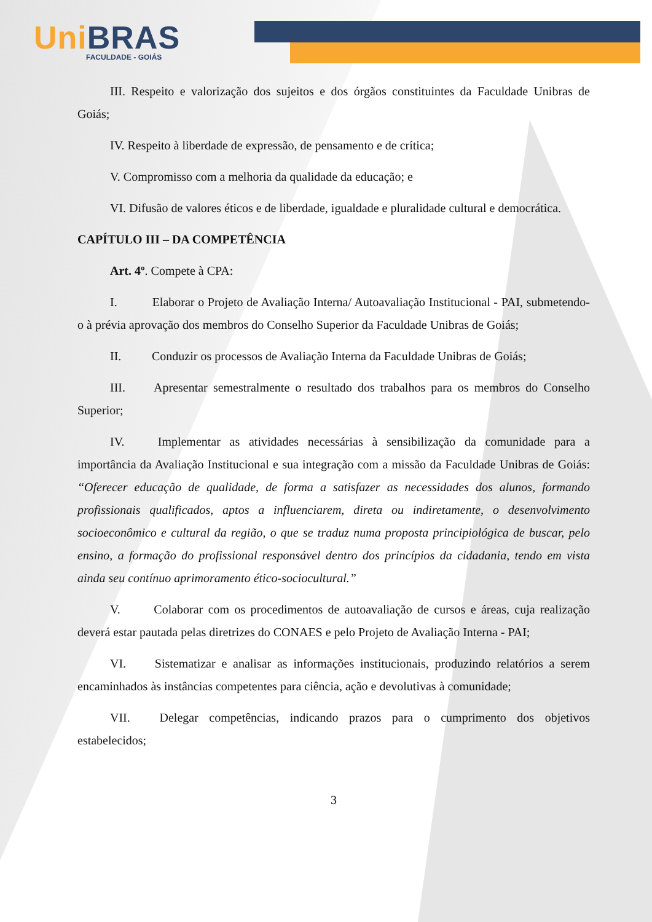Uni BRAS
FACULDADE - GOIÁS
III. Respeito e valorização dos sujeitos e dos órgãos constituintes da Faculdade Unibras de Goiás;
IV. Respeito à liberdade de expressão, de pensamento e de crítica;
V. Compromisso com a melhoria da qualidade da educação; e
VI. Difusão de valores éticos e de liberdade, igualdade e pluralidade cultural e democrática.
CAPÍTULO III – DA COMPETÊNCIA
Art. 4º. Compete à CPA:
I. Elaborar o Projeto de Avaliação Interna/ Autoavaliação Institucional - PAI, submetendo-o à prévia aprovação dos membros do Conselho Superior da Faculdade Unibras de Goiás;
II. Conduzir os processos de Avaliação Interna da Faculdade Unibras de Goiás;
III. Apresentar semestralmente o resultado dos trabalhos para os membros do Conselho Superior;
IV. Implementar as atividades necessárias à sensibilização da comunidade para a importância da Avaliação Institucional e sua integração com a missão da Faculdade Unibras de Goiás: “Oferecer educação de qualidade, de forma a satisfazer as necessidades dos alunos, formando profissionais qualificados, aptos a influenciarem, direta ou indiretamente, o desenvolvimento socioeconômico e cultural da região, o que se traduz numa proposta principiológica de buscar, pelo ensino, a formação do profissional responsável dentro dos princípios da cidadania, tendo em vista ainda seu contínuo aprimoramento ético-sociocultural.”
V. Colaborar com os procedimentos de autoavaliação de cursos e áreas, cuja realização deverá estar pautada pelas diretrizes do CONAES e pelo Projeto de Avaliação Interna - PAI;
VI. Sistematizar e analisar as informações institucionais, produzindo relatórios a serem encaminhados às instâncias competentes para ciência, ação e devolutivas à comunidade;
VII. Delegar competências, indicando prazos para o cumprimento dos objetivos estabelecidos;
3